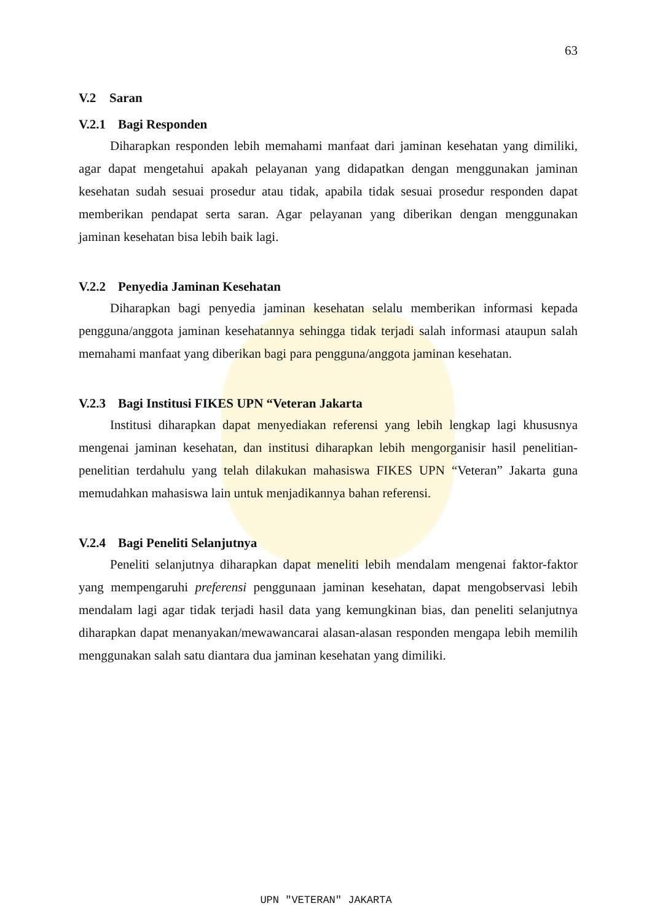63
V.2 Saran
V.2.1 Bagi Responden
Diharapkan responden lebih memahami manfaat dari jaminan kesehatan yang dimiliki, agar dapat mengetahui apakah pelayanan yang didapatkan dengan menggunakan jaminan kesehatan sudah sesuai prosedur atau tidak, apabila tidak sesuai prosedur responden dapat memberikan pendapat serta saran. Agar pelayanan yang diberikan dengan menggunakan jaminan kesehatan bisa lebih baik lagi.
V.2.2 Penyedia Jaminan Kesehatan
Diharapkan bagi penyedia jaminan kesehatan selalu memberikan informasi kepada pengguna/anggota jaminan kesehatannya sehingga tidak terjadi salah informasi ataupun salah memahami manfaat yang diberikan bagi para pengguna/anggota jaminan kesehatan.
V.2.3 Bagi Institusi FIKES UPN “Veteran Jakarta
Institusi diharapkan dapat menyediakan referensi yang lebih lengkap lagi khususnya mengenai jaminan kesehatan, dan institusi diharapkan lebih mengorganisir hasil penelitian-penelitian terdahulu yang telah dilakukan mahasiswa FIKES UPN “Veteran” Jakarta guna memudahkan mahasiswa lain untuk menjadikannya bahan referensi.
V.2.4 Bagi Peneliti Selanjutnya
Peneliti selanjutnya diharapkan dapat meneliti lebih mendalam mengenai faktor-faktor yang mempengaruhi preferensi penggunaan jaminan kesehatan, dapat mengobservasi lebih mendalam lagi agar tidak terjadi hasil data yang kemungkinan bias, dan peneliti selanjutnya diharapkan dapat menanyakan/mewawancarai alasan-alasan responden mengapa lebih memilih menggunakan salah satu diantara dua jaminan kesehatan yang dimiliki.
UPN "VETERAN" JAKARTA